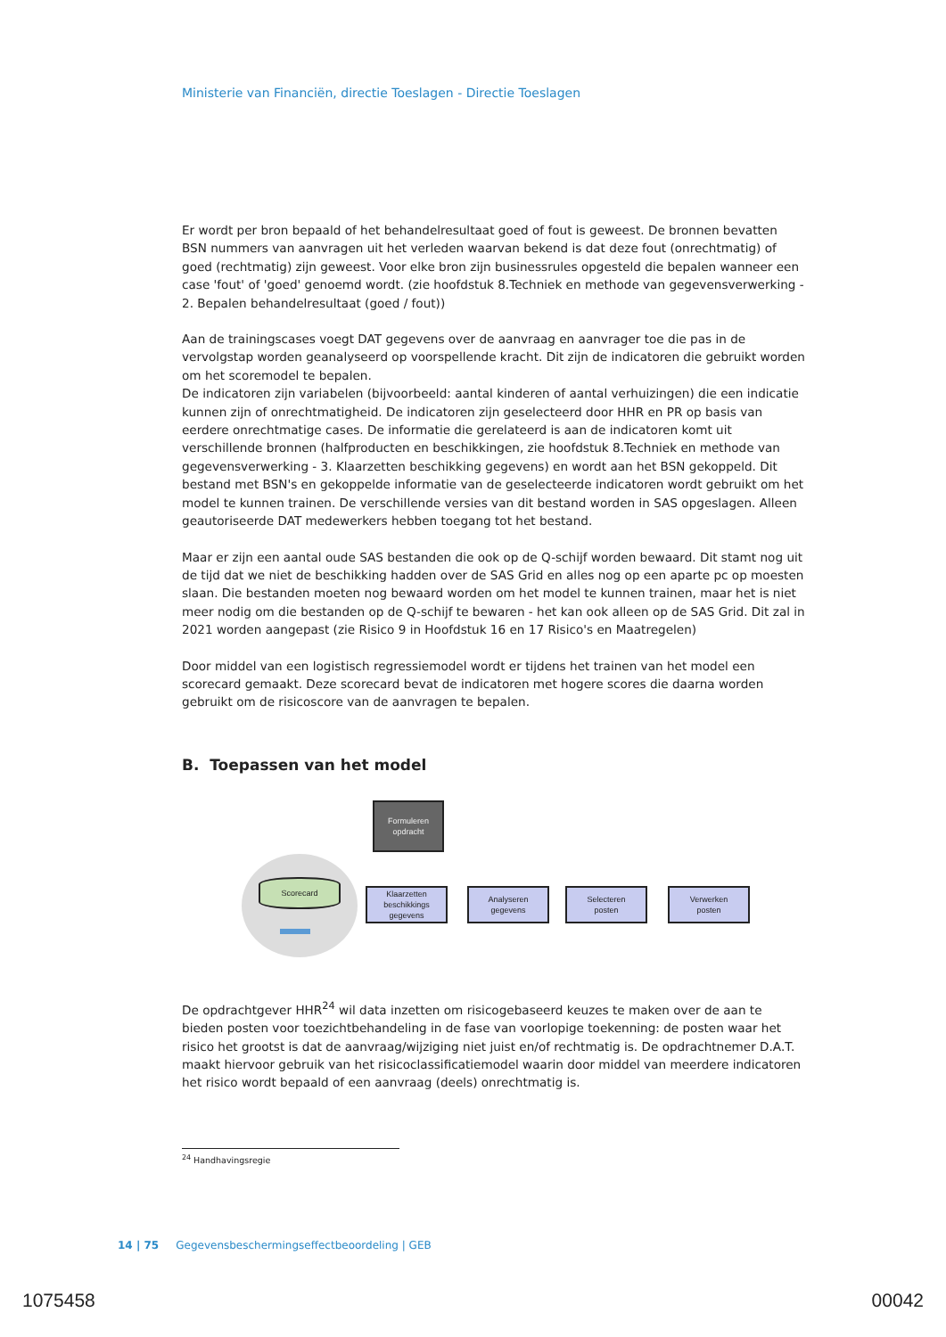Ministerie van Financiën, directie Toeslagen - Directie Toeslagen
Er wordt per bron bepaald of het behandelresultaat goed of fout is geweest. De bronnen bevatten BSN nummers van aanvragen uit het verleden waarvan bekend is dat deze fout (onrechtmatig) of goed (rechtmatig) zijn geweest. Voor elke bron zijn businessrules opgesteld die bepalen wanneer een case 'fout' of 'goed' genoemd wordt. (zie hoofdstuk 8.Techniek en methode van gegevensverwerking - 2. Bepalen behandelresultaat (goed / fout))
Aan de trainingscases voegt DAT gegevens over de aanvraag en aanvrager toe die pas in de vervolgstap worden geanalyseerd op voorspellende kracht. Dit zijn de indicatoren die gebruikt worden om het scoremodel te bepalen.
De indicatoren zijn variabelen (bijvoorbeeld: aantal kinderen of aantal verhuizingen) die een indicatie kunnen zijn of onrechtmatigheid. De indicatoren zijn geselecteerd door HHR en PR op basis van eerdere onrechtmatige cases. De informatie die gerelateerd is aan de indicatoren komt uit verschillende bronnen (halfproducten en beschikkingen, zie hoofdstuk 8.Techniek en methode van gegevensverwerking - 3. Klaarzetten beschikking gegevens) en wordt aan het BSN gekoppeld. Dit bestand met BSN's en gekoppelde informatie van de geselecteerde indicatoren wordt gebruikt om het model te kunnen trainen. De verschillende versies van dit bestand worden in SAS opgeslagen. Alleen geautoriseerde DAT medewerkers hebben toegang tot het bestand.
Maar er zijn een aantal oude SAS bestanden die ook op de Q-schijf worden bewaard. Dit stamt nog uit de tijd dat we niet de beschikking hadden over de SAS Grid en alles nog op een aparte pc op moesten slaan. Die bestanden moeten nog bewaard worden om het model te kunnen trainen, maar het is niet meer nodig om die bestanden op de Q-schijf te bewaren - het kan ook alleen op de SAS Grid. Dit zal in 2021 worden aangepast (zie Risico 9 in Hoofdstuk 16 en 17 Risico's en Maatregelen)
Door middel van een logistisch regressiemodel wordt er tijdens het trainen van het model een scorecard gemaakt. Deze scorecard bevat de indicatoren met hogere scores die daarna worden gebruikt om de risicoscore van de aanvragen te bepalen.
B. Toepassen van het model
Scorecard
Formuleren
opdracht
Klaarzetten
beschikkings
gegevens
Analyseren
gegevens
Selecteren
posten
Verwerken
posten
De opdrachtgever HHR<sup>24</sup> wil data inzetten om risicogebaseerd keuzes te maken over de aan te bieden posten voor toezichtbehandeling in de fase van voorlopige toekenning: de posten waar het risico het grootst is dat de aanvraag/wijziging niet juist en/of rechtmatig is. De opdrachtnemer D.A.T. maakt hiervoor gebruik van het risicoclassificatiemodel waarin door middel van meerdere indicatoren het risico wordt bepaald of een aanvraag (deels) onrechtmatig is.
<sup>24</sup> Handhavingsregie
14 | 75 Gegevensbeschermingseffectbeoordeling | GEB
1075458 00042